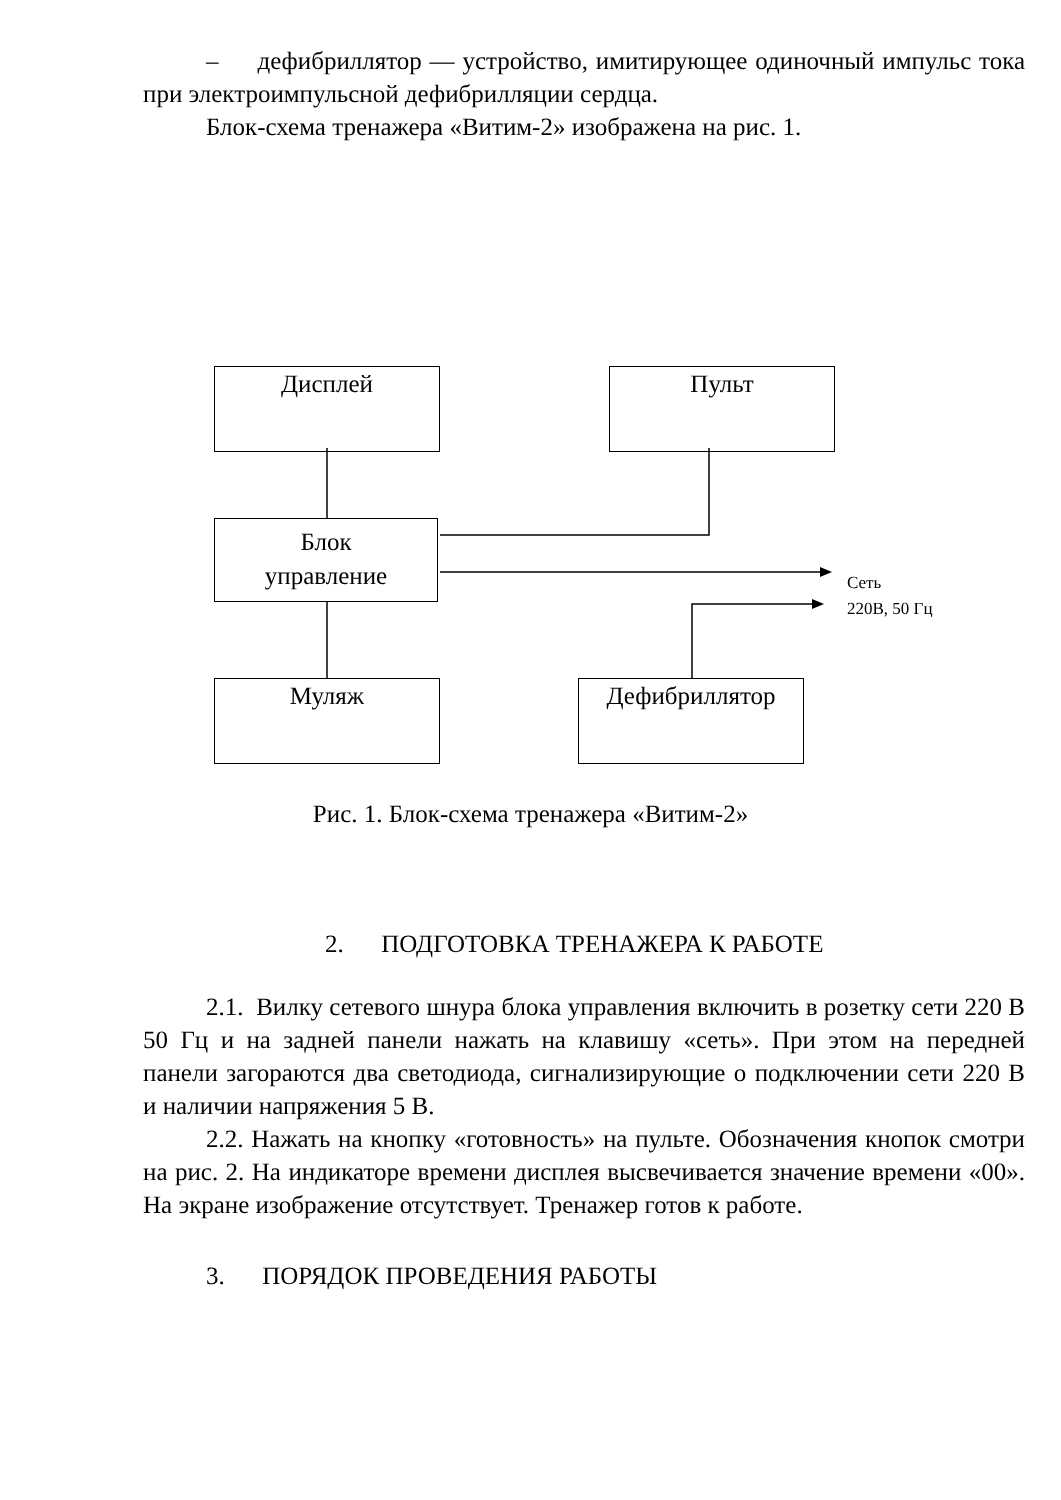– дефибриллятор — устройство, имитирующее одиночный импульс тока при электроимпульсной дефибрилляции сердца.
Блок-схема тренажера «Витим-2» изображена на рис. 1.
Дисплей Пульт
Блок
управление
Муляж Дефибриллятор
Сеть
220В, 50 Гц
Рис. 1. Блок-схема тренажера «Витим-2»
2. ПОДГОТОВКА ТРЕНАЖЕРА К РАБОТЕ
2.1. Вилку сетевого шнура блока управления включить в розетку сети 220 В 50 Гц и на задней панели нажать на клавишу «сеть». При этом на передней панели загораются два светодиода, сигнализирующие о подключении сети 220 В и наличии напряжения 5 В.
2.2. Нажать на кнопку «готовность» на пульте. Обозначения кнопок смотри на рис. 2. На индикаторе времени дисплея высвечивается значение времени «00». На экране изображение отсутствует. Тренажер готов к работе.
3. ПОРЯДОК ПРОВЕДЕНИЯ РАБОТЫ